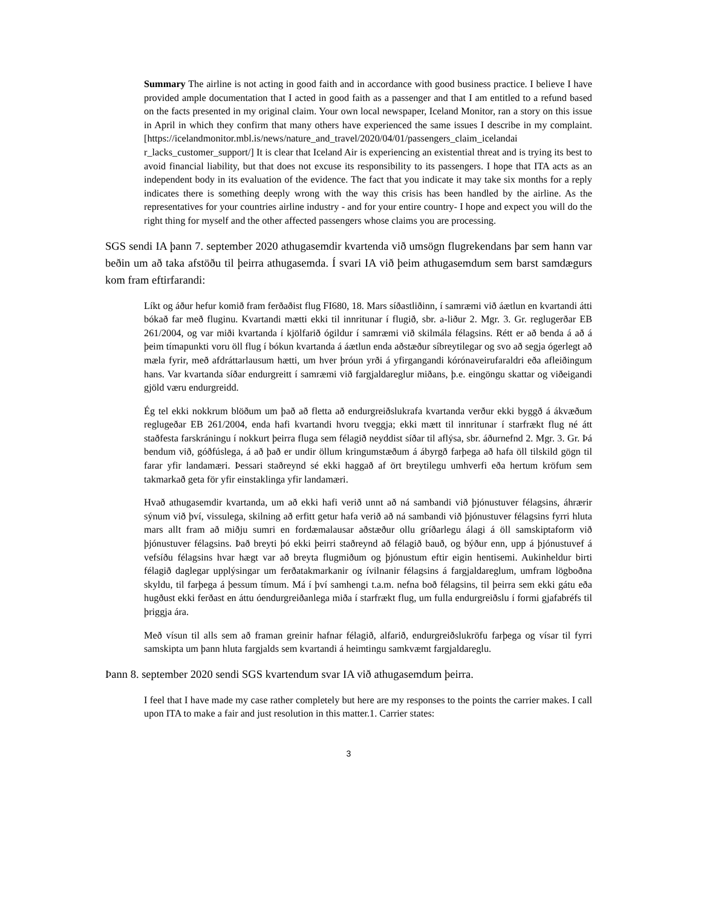Summary The airline is not acting in good faith and in accordance with good business practice. I believe I have provided ample documentation that I acted in good faith as a passenger and that I am entitled to a refund based on the facts presented in my original claim. Your own local newspaper, Iceland Monitor, ran a story on this issue in April in which they confirm that many others have experienced the same issues I describe in my complaint. [https://icelandmonitor.mbl.is/news/nature_and_travel/2020/04/01/passengers_claim_icelandai r_lacks_customer_support/] It is clear that Iceland Air is experiencing an existential threat and is trying its best to avoid financial liability, but that does not excuse its responsibility to its passengers. I hope that ITA acts as an independent body in its evaluation of the evidence. The fact that you indicate it may take six months for a reply indicates there is something deeply wrong with the way this crisis has been handled by the airline. As the representatives for your countries airline industry - and for your entire country- I hope and expect you will do the right thing for myself and the other affected passengers whose claims you are processing.
SGS sendi IA þann 7. september 2020 athugasemdir kvartenda við umsögn flugrekendans þar sem hann var beðin um að taka afstöðu til þeirra athugasemda. Í svari IA við þeim athugasemdum sem barst samdægurs kom fram eftirfarandi:
Líkt og áður hefur komið fram ferðaðist flug FI680, 18. Mars síðastliðinn, í samræmi við áætlun en kvartandi átti bókað far með fluginu. Kvartandi mætti ekki til innritunar í flugið, sbr. a-liður 2. Mgr. 3. Gr. reglugerðar EB 261/2004, og var miði kvartanda í kjölfarið ógildur í samræmi við skilmála félagsins. Rétt er að benda á að á þeim tímapunkti voru öll flug í bókun kvartanda á áætlun enda aðstæður síbreytilegar og svo að segja ógerlegt að mæla fyrir, með afdráttarlausum hætti, um hver þróun yrði á yfirgangandi kórónaveirufaraldri eða afleiðingum hans. Var kvartanda síðar endurgreitt í samræmi við fargjaldareglur miðans, þ.e. eingöngu skattar og viðeigandi gjöld væru endurgreidd.
Ég tel ekki nokkrum blöðum um það að fletta að endurgreiðslukrafa kvartanda verður ekki byggð á ákvæðum reglugeðar EB 261/2004, enda hafi kvartandi hvoru tveggja; ekki mætt til innritunar í starfrækt flug né átt staðfesta farskráningu í nokkurt þeirra fluga sem félagið neyddist síðar til aflýsa, sbr. áðurnefnd 2. Mgr. 3. Gr. Þá bendum við, góðfúslega, á að það er undir öllum kringumstæðum á ábyrgð farþega að hafa öll tilskild gögn til farar yfir landamæri. Þessari staðreynd sé ekki haggað af ört breytilegu umhverfi eða hertum kröfum sem takmarkað geta för yfir einstaklinga yfir landamæri.
Hvað athugasemdir kvartanda, um að ekki hafi verið unnt að ná sambandi við þjónustuver félagsins, áhrærir sýnum við því, vissulega, skilning að erfitt getur hafa verið að ná sambandi við þjónustuver félagsins fyrri hluta mars allt fram að miðju sumri en fordæmalausar aðstæður ollu gríðarlegu álagi á öll samskiptaform við þjónustuver félagsins. Það breyti þó ekki þeirri staðreynd að félagið bauð, og býður enn, upp á þjónustuvef á vefsíðu félagsins hvar hægt var að breyta flugmiðum og þjónustum eftir eigin hentisemi. Aukinheldur birti félagið daglegar upplýsingar um ferðatakmarkanir og ívilnanir félagsins á fargjaldareglum, umfram lögboðna skyldu, til farþega á þessum tímum. Má í því samhengi t.a.m. nefna boð félagsins, til þeirra sem ekki gátu eða hugðust ekki ferðast en áttu óendurgreiðanlega miða í starfrækt flug, um fulla endurgreiðslu í formi gjafabréfs til þriggja ára.
Með vísun til alls sem að framan greinir hafnar félagið, alfarið, endurgreiðslukröfu farþega og vísar til fyrri samskipta um þann hluta fargjalds sem kvartandi á heimtingu samkvæmt fargjaldareglu.
Þann 8. september 2020 sendi SGS kvartendum svar IA við athugasemdum þeirra.
I feel that I have made my case rather completely but here are my responses to the points the carrier makes. I call upon ITA to make a fair and just resolution in this matter.1. Carrier states:
3